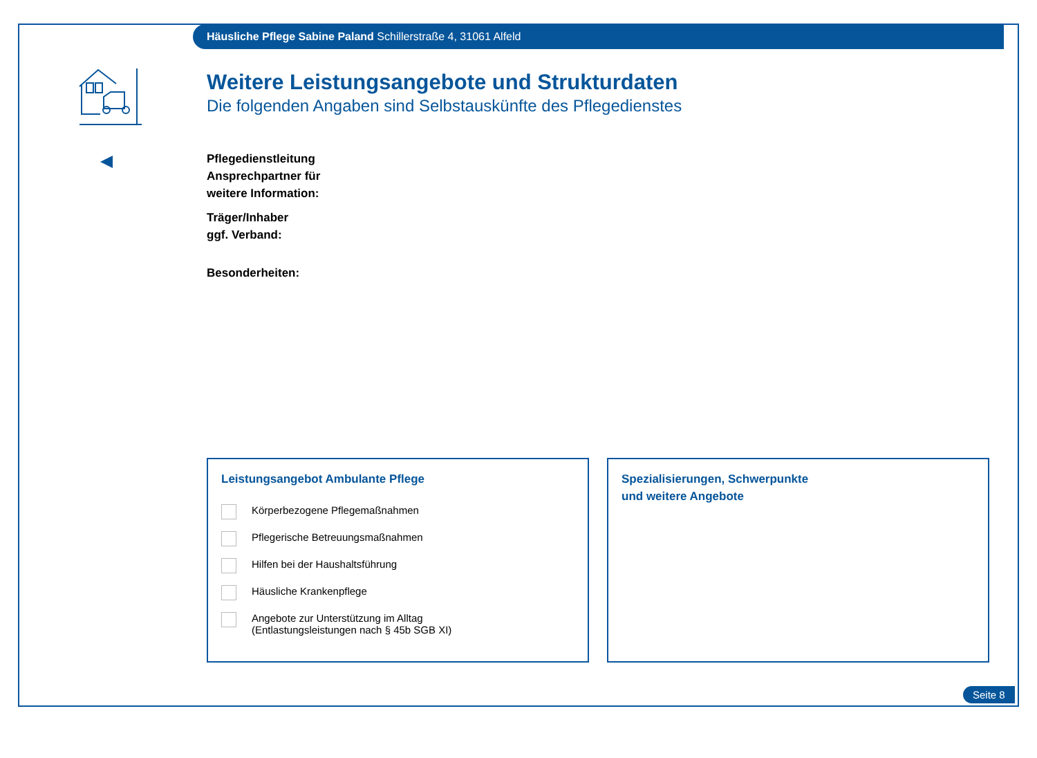Häusliche Pflege Sabine Paland Schillerstraße 4, 31061 Alfeld
Weitere Leistungsangebote und Strukturdaten
Die folgenden Angaben sind Selbstauskünfte des Pflegedienstes
Pflegedienstleitung
Ansprechpartner für
weitere Information:
Träger/Inhaber
ggf. Verband:
Besonderheiten:
Leistungsangebot Ambulante Pflege
Körperbezogene Pflegemaßnahmen
Pflegerische Betreuungsmaßnahmen
Hilfen bei der Haushaltsführung
Häusliche Krankenpflege
Angebote zur Unterstützung im Alltag
(Entlastungsleistungen nach § 45b SGB XI)
Spezialisierungen, Schwerpunkte
und weitere Angebote
Seite 8